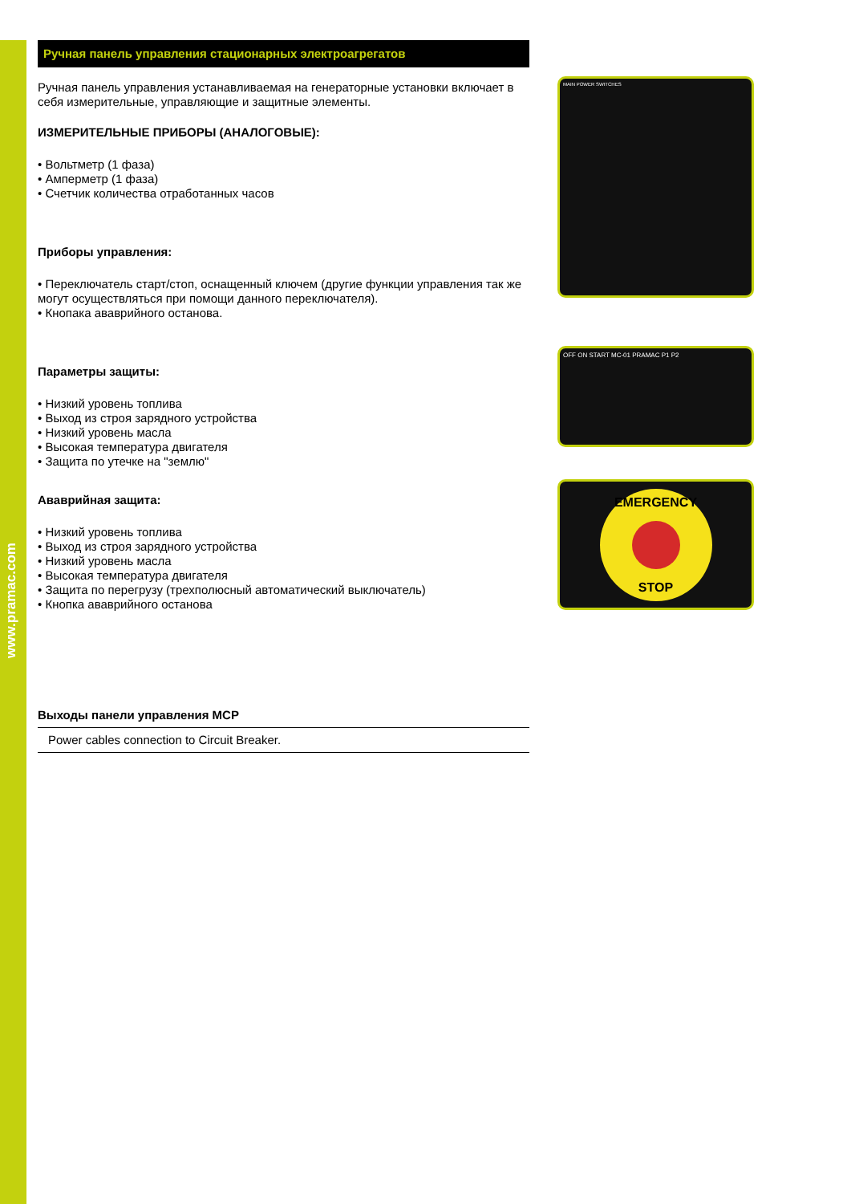www.pramac.com
Ручная панель управления стационарных электроагрегатов
Ручная панель управления устанавливаемая на генераторные установки включает в себя измерительные, управляющие и защитные элементы.
ИЗМЕРИТЕЛЬНЫЕ ПРИБОРЫ (АНАЛОГОВЫЕ):
• Вольтметр (1 фаза)
• Амперметр (1 фаза)
• Счетчик количества отработанных часов
Приборы управления:
• Переключатель старт/стоп, оснащенный ключем (другие функции управления так же могут осуществляться при помощи данного переключателя).
• Кнопака ававрийного останова.
Параметры защиты:
• Низкий уровень топлива
• Выход из строя зарядного устройства
• Низкий уровень масла
• Высокая температура двигателя
• Защита по утечке на "землю"
Ававрийная защита:
• Низкий уровень топлива
• Выход из строя зарядного устройства
• Низкий уровень масла
• Высокая температура двигателя
• Защита по перегрузу (трехполюсный автоматический выключатель)
• Кнопка ававрийного останова
Выходы панели управления MCP
Power cables connection to Circuit Breaker.
MAIN POWER SWITCHES
OFF ON START MC-01 PRAMAC P1 P2
EMERGENCY
STOP